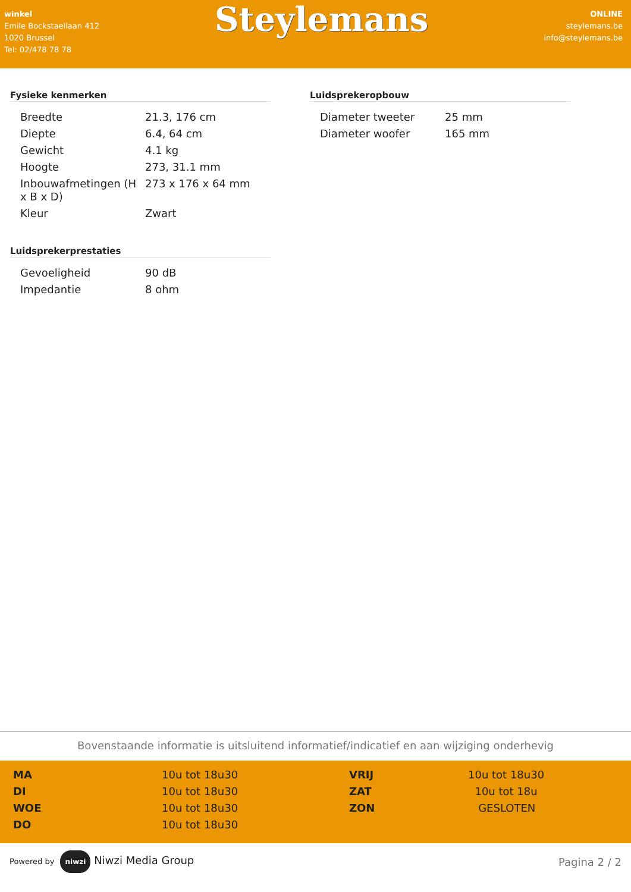winkel
Emile Bockstaellaan 412
1020 Brussel
Tel: 02/478 78 78
Steylemans
ONLINE
steylemans.be
info@steylemans.be
Fysieke kenmerken
| Breedte | 21.3, 176 cm |
| Diepte | 6.4, 64 cm |
| Gewicht | 4.1 kg |
| Hoogte | 273, 31.1 mm |
| Inbouwafmetingen (H x B x D) | 273 x 176 x 64 mm |
| Kleur | Zwart |
Luidsprekerprestaties
| Gevoeligheid | 90 dB |
| Impedantie | 8 ohm |
Luidsprekeropbouw
| Diameter tweeter | 25 mm |
| Diameter woofer | 165 mm |
Bovenstaande informatie is uitsluitend informatief/indicatief en aan wijziging onderhevig
| MA | 10u tot 18u30 | VRIJ | 10u tot 18u30 |
| DI | 10u tot 18u30 | ZAT | 10u tot 18u |
| WOE | 10u tot 18u30 | ZON | GESLOTEN |
| DO | 10u tot 18u30 | | |
Powered by niwzi Niwzi Media Group
Pagina 2 / 2